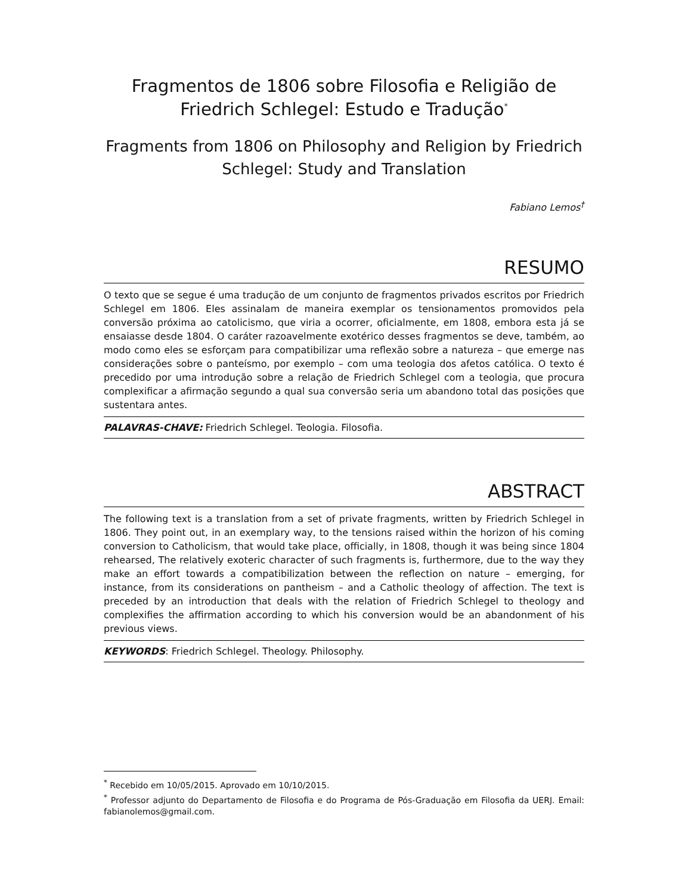Fragmentos de 1806 sobre Filosofia e Religião de Friedrich Schlegel: Estudo e Tradução<sup>*</sup>
Fragments from 1806 on Philosophy and Religion by Friedrich Schlegel: Study and Translation
Fabiano Lemos<sup>†</sup>
RESUMO
O texto que se segue é uma tradução de um conjunto de fragmentos privados escritos por Friedrich Schlegel em 1806. Eles assinalam de maneira exemplar os tensionamentos promovidos pela conversão próxima ao catolicismo, que viria a ocorrer, oficialmente, em 1808, embora esta já se ensaiasse desde 1804. O caráter razoavelmente exotérico desses fragmentos se deve, também, ao modo como eles se esforçam para compatibilizar uma reflexão sobre a natureza – que emerge nas considerações sobre o panteísmo, por exemplo – com uma teologia dos afetos católica. O texto é precedido por uma introdução sobre a relação de Friedrich Schlegel com a teologia, que procura complexificar a afirmação segundo a qual sua conversão seria um abandono total das posições que sustentara antes.
PALAVRAS-CHAVE: Friedrich Schlegel. Teologia. Filosofia.
ABSTRACT
The following text is a translation from a set of private fragments, written by Friedrich Schlegel in 1806. They point out, in an exemplary way, to the tensions raised within the horizon of his coming conversion to Catholicism, that would take place, officially, in 1808, though it was being since 1804 rehearsed, The relatively exoteric character of such fragments is, furthermore, due to the way they make an effort towards a compatibilization between the reflection on nature – emerging, for instance, from its considerations on pantheism – and a Catholic theology of affection. The text is preceded by an introduction that deals with the relation of Friedrich Schlegel to theology and complexifies the affirmation according to which his conversion would be an abandonment of his previous views.
KEYWORDS: Friedrich Schlegel. Theology. Philosophy.
<sup>*</sup> Recebido em 10/05/2015. Aprovado em 10/10/2015.
<sup>*</sup> Professor adjunto do Departamento de Filosofia e do Programa de Pós-Graduação em Filosofia da UERJ. Email: fabianolemos@gmail.com.